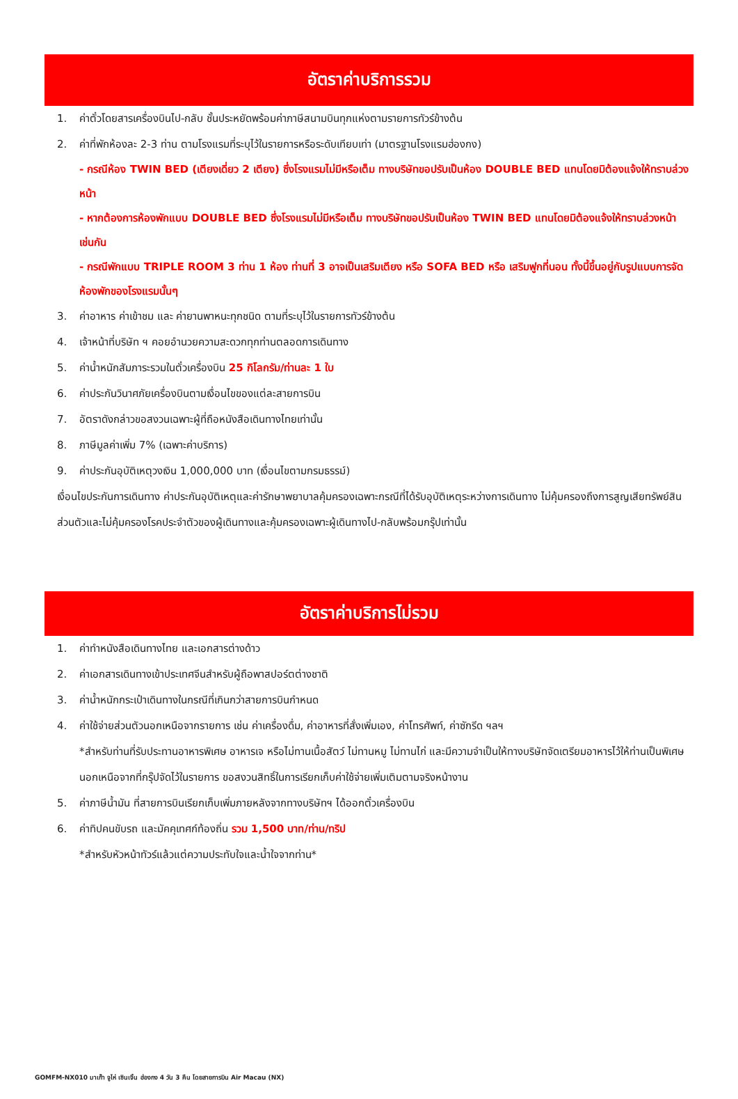อัตราค่าบริการรวม
1. ค่าตั๋วโดยสารเครื่องบินไป-กลับ ชั้นประหยัดพร้อมค่าภาษีสนามบินทุกแห่งตามรายการทัวร์ข้างต้น
2. ค่าที่พักห้องละ 2-3 ท่าน ตามโรงแรมที่ระบุไว้ในรายการหรือระดับเทียบเท่า (มาตรฐานโรงแรมฮ่องกง)
- กรณีห้อง TWIN BED (เตียงเดี่ยว 2 เตียง) ซึ่งโรงแรมไม่มีหรือเต็ม ทางบริษัทขอปรับเป็นห้อง DOUBLE BED แทนโดยมิต้องแจ้งให้ทราบล่วงหน้า
- หากต้องการห้องพักแบบ DOUBLE BED ซึ่งโรงแรมไม่มีหรือเต็ม ทางบริษัทขอปรับเป็นห้อง TWIN BED แทนโดยมิต้องแจ้งให้ทราบล่วงหน้า เช่นกัน
- กรณีพักแบบ TRIPLE ROOM 3 ท่าน 1 ห้อง ท่านที่ 3 อาจเป็นเสริมเตียง หรือ SOFA BED หรือ เสริมฟูกที่นอน ทั้งนี้ขึ้นอยู่กับรูปแบบการจัดห้องพักของโรงแรมนั้นๆ
3. ค่าอาหาร ค่าเข้าชม และ ค่ายานพาหนะทุกชนิด ตามที่ระบุไว้ในรายการทัวร์ข้างต้น
4. เจ้าหน้าที่บริษัท ฯ คอยอำนวยความสะดวกทุกท่านตลอดการเดินทาง
5. ค่าน้ำหนักสัมภาระรวมในตั๋วเครื่องบิน 25 กิโลกรัม/ท่านละ 1 ใบ
6. ค่าประกันวินาศภัยเครื่องบินตามเงื่อนไขของแต่ละสายการบิน
7. อัตราดังกล่าวขอสงวนเฉพาะผู้ที่ถือหนังสือเดินทางไทยเท่านั้น
8. ภาษีมูลค่าเพิ่ม 7% (เฉพาะค่าบริการ)
9. ค่าประกันอุบัติเหตุวงเงิน 1,000,000 บาท (เงื่อนไขตามกรมธรรม์)
เงื่อนไขประกันการเดินทาง ค่าประกันอุบัติเหตุและค่ารักษาพยาบาลคุ้มครองเฉพาะกรณีที่ได้รับอุบัติเหตุระหว่างการเดินทาง ไม่คุ้มครองถึงการสูญเสียทรัพย์สินส่วนตัวและไม่คุ้มครองโรคประจำตัวของผู้เดินทางและคุ้มครองเฉพาะผู้เดินทางไป-กลับพร้อมกรุ๊ปเท่านั้น
อัตราค่าบริการไม่รวม
1. ค่าทำหนังสือเดินทางไทย และเอกสารต่างด้าว
2. ค่าเอกสารเดินทางเข้าประเทศจีนสำหรับผู้ถือพาสปอร์ตต่างชาติ
3. ค่าน้ำหนักกระเป๋าเดินทางในกรณีที่เกินกว่าสายการบินกำหนด
4. ค่าใช้จ่ายส่วนตัวนอกเหนือจากรายการ เช่น ค่าเครื่องดื่ม, ค่าอาหารที่สั่งเพิ่มเอง, ค่าโทรศัพท์, ค่าซักรีด ฯลฯ
*สำหรับท่านที่รับประทานอาหารพิเศษ อาหารเจ หรือไม่ทานเนื้อสัตว์ ไม่ทานหมู ไม่ทานไก่ และมีความจำเป็นให้ทางบริษัทจัดเตรียมอาหารไว้ให้ท่านเป็นพิเศษนอกเหนือจากที่กรุ๊ปจัดไว้ในรายการ ขอสงวนสิทธิ์ในการเรียกเก็บค่าใช้จ่ายเพิ่มเติมตามจริงหน้างาน
5. ค่าภาษีน้ำมัน ที่สายการบินเรียกเก็บเพิ่มภายหลังจากทางบริษัทฯ ได้ออกตั๋วเครื่องบิน
6. ค่าทิปคนขับรถ และมัคคุเทศก์ท้องถิ่น รวม 1,500 บาท/ท่าน/ทริป
*สำหรับหัวหน้าทัวร์แล้วแต่ความประทับใจและน้ำใจจากท่าน*
GOMFM-NX010 มาเก๊า จูไห่ เซินเจิ้น ฮ่องกง 4 วัน 3 คืน โดยสายการบิน Air Macau (NX)